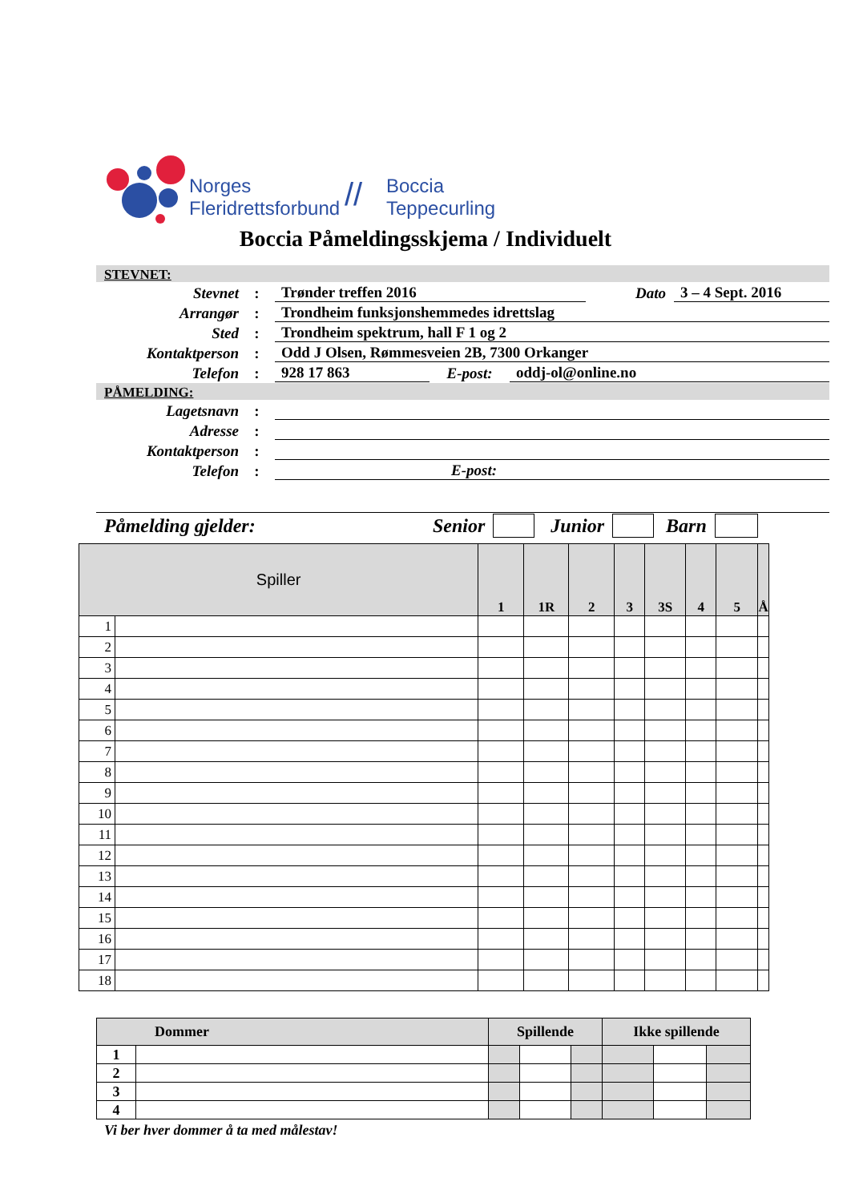Norges
Fleridrettsforbund
//
Boccia
Teppecurling
Boccia Påmeldingsskjema / Individuelt
STEVNET:
Stevnet
:
Trønder treffen 2016
Dato
3 – 4 Sept. 2016
Arrangør
:
Trondheim funksjonshemmedes idrettslag
Sted
:
Trondheim spektrum, hall F 1 og 2
Kontaktperson
:
Odd J Olsen, Rømmesveien 2B, 7300 Orkanger
Telefon
:
928 17 863
E-post:
oddj-ol@online.no
PÅMELDING:
Lagetsnavn
:
Adresse
:
Kontaktperson
:
Telefon
:
E-post:
Påmelding gjelder: Senior Junior Barn
| Spiller | | 1 | 1R | 2 | 3 | 3S | 4 | 5 | Å |
| --- | --- | --- | --- | --- | --- | --- | --- | --- | --- |
| 1 | | | | | | | | | |
| 2 | | | | | | | | | |
| 3 | | | | | | | | | |
| 4 | | | | | | | | | |
| 5 | | | | | | | | | |
| 6 | | | | | | | | | |
| 7 | | | | | | | | | |
| 8 | | | | | | | | | |
| 9 | | | | | | | | | |
| 10 | | | | | | | | | |
| 11 | | | | | | | | | |
| 12 | | | | | | | | | |
| 13 | | | | | | | | | |
| 14 | | | | | | | | | |
| 15 | | | | | | | | | |
| 16 | | | | | | | | | |
| 17 | | | | | | | | | |
| 18 | | | | | | | | | |
| Dommer | | Spillende | | | Ikke spillende | | |
| --- | --- | --- | --- | --- | --- | --- | --- |
| 1 | | | | | | | |
| 2 | | | | | | | |
| 3 | | | | | | | |
| 4 | | | | | | | |
Vi ber hver dommer å ta med målestav!